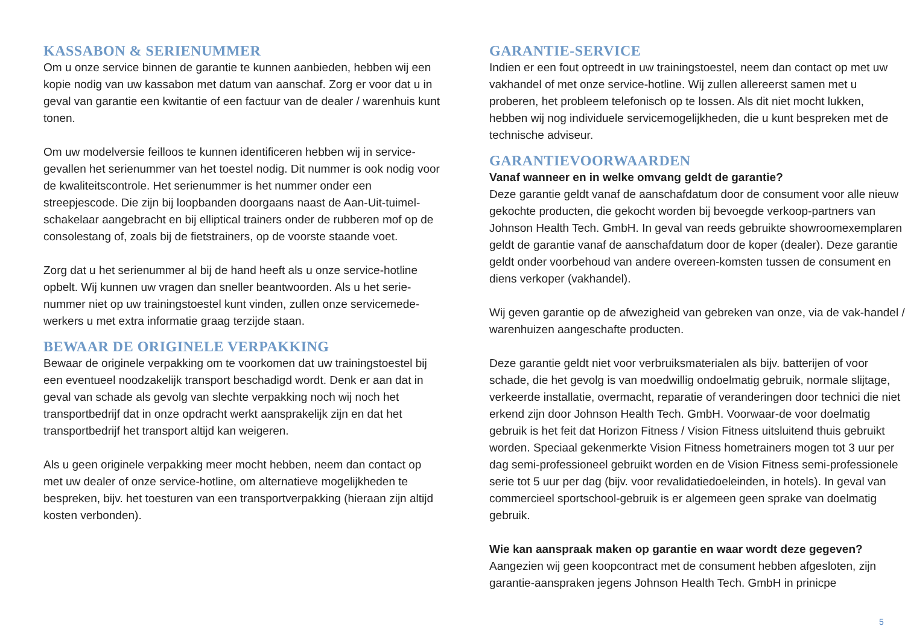KASSABON & SERIENUMMER
Om u onze service binnen de garantie te kunnen aanbieden, hebben wij een kopie nodig van uw kassabon met datum van aanschaf. Zorg er voor dat u in geval van garantie een kwitantie of een factuur van de dealer / warenhuis kunt tonen.
Om uw modelversie feilloos te kunnen identificeren hebben wij in service-gevallen het serienummer van het toestel nodig. Dit nummer is ook nodig voor de kwaliteitscontrole. Het serienummer is het nummer onder een streepjescode. Die zijn bij loopbanden doorgaans naast de Aan-Uit-tuimel-schakelaar aangebracht en bij elliptical trainers onder de rubberen mof op de consolestang of, zoals bij de fietstrainers, op de voorste staande voet.
Zorg dat u het serienummer al bij de hand heeft als u onze service-hotline opbelt. Wij kunnen uw vragen dan sneller beantwoorden. Als u het serie-nummer niet op uw trainingstoestel kunt vinden, zullen onze servicemede-werkers u met extra informatie graag terzijde staan.
BEWAAR DE ORIGINELE VERPAKKING
Bewaar de originele verpakking om te voorkomen dat uw trainingstoestel bij een eventueel noodzakelijk transport beschadigd wordt. Denk er aan dat in geval van schade als gevolg van slechte verpakking noch wij noch het transportbedrijf dat in onze opdracht werkt aansprakelijk zijn en dat het transportbedrijf het transport altijd kan weigeren.
Als u geen originele verpakking meer mocht hebben, neem dan contact op met uw dealer of onze service-hotline, om alternatieve mogelijkheden te bespreken, bijv. het toesturen van een transportverpakking (hieraan zijn altijd kosten verbonden).
GARANTIE-SERVICE
Indien er een fout optreedt in uw trainingstoestel, neem dan contact op met uw vakhandel of met onze service-hotline. Wij zullen allereerst samen met u proberen, het probleem telefonisch op te lossen. Als dit niet mocht lukken, hebben wij nog individuele servicemogelijkheden, die u kunt bespreken met de technische adviseur.
GARANTIEVOORWAARDEN
Vanaf wanneer en in welke omvang geldt de garantie?
Deze garantie geldt vanaf de aanschafdatum door de consument voor alle nieuw gekochte producten, die gekocht worden bij bevoegde verkoop-partners van Johnson Health Tech. GmbH. In geval van reeds gebruikte showroomexemplaren geldt de garantie vanaf de aanschafdatum door de koper (dealer). Deze garantie geldt onder voorbehoud van andere overeen-komsten tussen de consument en diens verkoper (vakhandel).
Wij geven garantie op de afwezigheid van gebreken van onze, via de vak-handel / warenhuizen aangeschafte producten.
Deze garantie geldt niet voor verbruiksmaterialen als bijv. batterijen of voor schade, die het gevolg is van moedwillig ondoelmatig gebruik, normale slijtage, verkeerde installatie, overmacht, reparatie of veranderingen door technici die niet erkend zijn door Johnson Health Tech. GmbH. Voorwaar-de voor doelmatig gebruik is het feit dat Horizon Fitness / Vision Fitness uitsluitend thuis gebruikt worden. Speciaal gekenmerkte Vision Fitness hometrainers mogen tot 3 uur per dag semi-professioneel gebruikt worden en de Vision Fitness semi-professionele serie tot 5 uur per dag (bijv. voor revalidatiedoeleinden, in hotels). In geval van commercieel sportschool-gebruik is er algemeen geen sprake van doelmatig gebruik.
Wie kan aanspraak maken op garantie en waar wordt deze gegeven?
Aangezien wij geen koopcontract met de consument hebben afgesloten, zijn garantie-aanspraken jegens Johnson Health Tech. GmbH in prinicpe
5